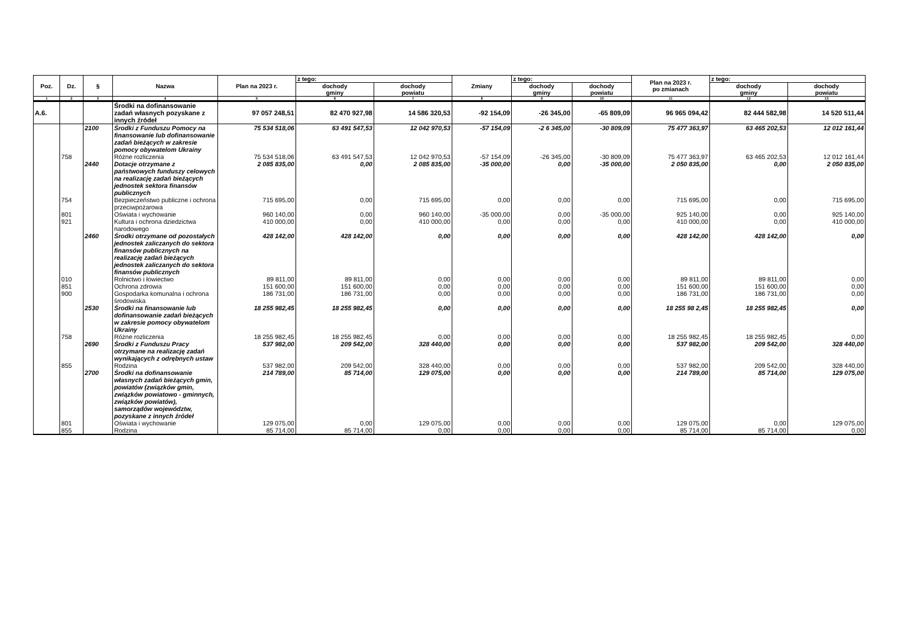| Poz. | Dz. | § | Nazwa | Plan na 2023 r. | z tego: | | Zmiany | z tego: | | Plan na 2023 r. po zmianach | z tego: | |
| --- | --- | --- | --- | --- | --- | --- | --- | --- | --- | --- | --- | --- |
| | | | | | dochody gminy | dochody powiatu | | dochody gminy | dochody powiatu | | dochody gminy | dochody powiatu |
| 1 | 2 | 3 | 4 | 5 | 6 | 7 | 8 | 9 | 10 | 11 | 12 | 13 |
| A.6. | | | Środki na dofinansowanie zadań własnych pozyskane z innych źródeł | 97 057 248,51 | 82 470 927,98 | 14 586 320,53 | -92 154,09 | -26 345,00 | -65 809,09 | 96 965 094,42 | 82 444 582,98 | 14 520 511,44 |
| | | 2100 | Środki z Funduszu Pomocy na finansowanie lub dofinansowanie zadań bieżących w zakresie pomocy obywatelom Ukrainy | 75 534 518,06 | 63 491 547,53 | 12 042 970,53 | -57 154,09 | -2 6 345,00 | -30 809,09 | 75 477 363,97 | 63 465 202,53 | 12 012 161,44 |
| | 758 | | Różne rozliczenia | 75 534 518,06 | 63 491 547,53 | 12 042 970,53 | -57 154,09 | -26 345,00 | -30 809,09 | 75 477 363,97 | 63 465 202,53 | 12 012 161,44 |
| | | 2440 | Dotacje otrzymane z państwowych funduszy celowych na realizację zadań bieżących jednostek sektora finansów publicznych | 2 085 835,00 | 0,00 | 2 085 835,00 | -35 000,00 | 0,00 | -35 000,00 | 2 050 835,00 | 0,00 | 2 050 835,00 |
| | 754 | | Bezpieczeństwo publiczne i ochrona przeciwpożarowa | 715 695,00 | 0,00 | 715 695,00 | 0,00 | 0,00 | 0,00 | 715 695,00 | 0,00 | 715 695,00 |
| | 801 | | Oświata i wychowanie | 960 140,00 | 0,00 | 960 140,00 | -35 000,00 | 0,00 | -35 000,00 | 925 140,00 | 0,00 | 925 140,00 |
| | 921 | | Kultura i ochrona dziedzictwa narodowego | 410 000,00 | 0,00 | 410 000,00 | 0,00 | 0,00 | 0,00 | 410 000,00 | 0,00 | 410 000,00 |
| | | 2460 | Środki otrzymane od pozostałych jednostek zaliczanych do sektora finansów publicznych na realizację zadań bieżących jednostek zaliczanych do sektora finansów publicznych | 428 142,00 | 428 142,00 | 0,00 | 0,00 | 0,00 | 0,00 | 428 142,00 | 428 142,00 | 0,00 |
| | 010 | | Rolnictwo i łowiectwo | 89 811,00 | 89 811,00 | 0,00 | 0,00 | 0,00 | 0,00 | 89 811,00 | 89 811,00 | 0,00 |
| | 851 | | Ochrona zdrowia | 151 600,00 | 151 600,00 | 0,00 | 0,00 | 0,00 | 0,00 | 151 600,00 | 151 600,00 | 0,00 |
| | 900 | | Gospodarka komunalna i ochrona środowiska | 186 731,00 | 186 731,00 | 0,00 | 0,00 | 0,00 | 0,00 | 186 731,00 | 186 731,00 | 0,00 |
| | | 2530 | Środki na finansowanie lub dofinansowanie zadań bieżących w zakresie pomocy obywatelom Ukrainy | 18 255 982,45 | 18 255 982,45 | 0,00 | 0,00 | 0,00 | 0,00 | 18 255 98 2,45 | 18 255 982,45 | 0,00 |
| | 758 | | Różne rozliczenia | 18 255 982,45 | 18 255 982,45 | 0,00 | 0,00 | 0,00 | 0,00 | 18 255 982,45 | 18 255 982,45 | 0,00 |
| | | 2690 | Środki z Funduszu Pracy otrzymane na realizację zadań wynikających z odrębnych ustaw | 537 982,00 | 209 542,00 | 328 440,00 | 0,00 | 0,00 | 0,00 | 537 982,00 | 209 542,00 | 328 440,00 |
| | 855 | | Rodzina | 537 982,00 | 209 542,00 | 328 440,00 | 0,00 | 0,00 | 0,00 | 537 982,00 | 209 542,00 | 328 440,00 |
| | | 2700 | Środki na dofinansowanie własnych zadań bieżących gmin, powiatów (związków gmin, związków powiatowo - gminnych, związków powiatów), samorządów województw, pozyskane z innych źródeł | 214 789,00 | 85 714,00 | 129 075,00 | 0,00 | 0,00 | 0,00 | 214 789,00 | 85 714,00 | 129 075,00 |
| | 801 | | Oświata i wychowanie | 129 075,00 | 0,00 | 129 075,00 | 0,00 | 0,00 | 0,00 | 129 075,00 | 0,00 | 129 075,00 |
| | 855 | | Rodzina | 85 714,00 | 85 714,00 | 0,00 | 0,00 | 0,00 | 0,00 | 85 714,00 | 85 714,00 | 0,00 |